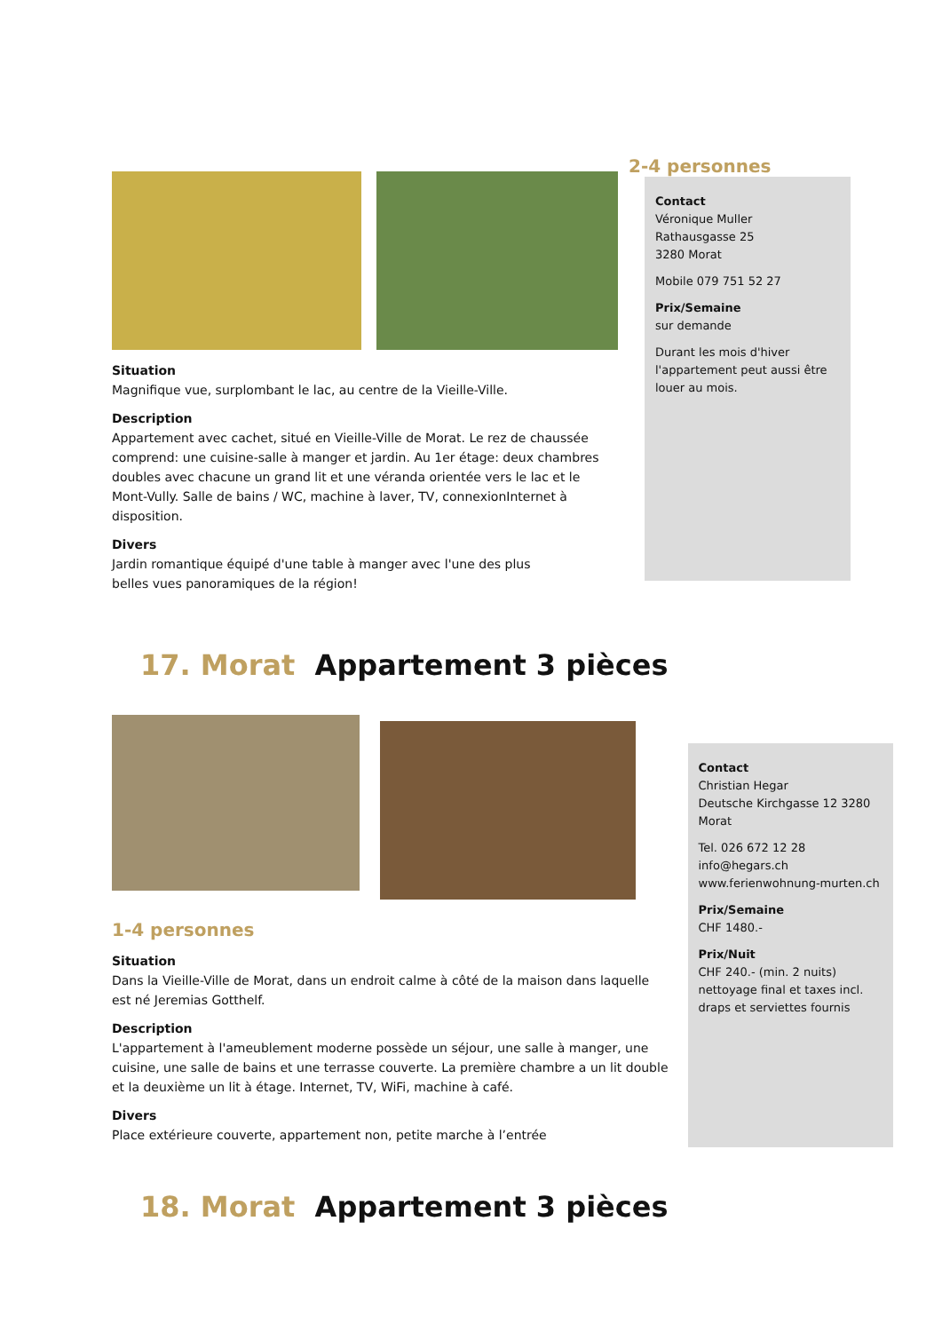Situation
Magnifique vue, surplombant le lac, au centre de la Vieille-Ville.
Description
Appartement avec cachet, situé en Vieille-Ville de Morat. Le rez de chaussée comprend: une cuisine-salle à manger et jardin. Au 1er étage: deux chambres doubles avec chacune un grand lit et une véranda orientée vers le lac et le Mont-Vully. Salle de bains / WC, machine à laver, TV, connexionInternet à disposition.
Divers
Jardin romantique équipé d'une table à manger avec l'une des plus
belles vues panoramiques de la région!
2-4 personnes
Contact
Véronique Muller
Rathausgasse 25
3280 Morat
Mobile 079 751 52 27
Prix/Semaine
sur demande
Durant les mois d'hiver l'appartement peut aussi être louer au mois.
17. Morat Appartement 3 pièces
1-4 personnes
Situation
Dans la Vieille-Ville de Morat, dans un endroit calme à côté de la maison dans laquelle est né Jeremias Gotthelf.
Description
L'appartement à l'ameublement moderne possède un séjour, une salle à manger, une cuisine, une salle de bains et une terrasse couverte. La première chambre a un lit double et la deuxième un lit à étage. Internet, TV, WiFi, machine à café.
Divers
Place extérieure couverte, appartement non, petite marche à l’entrée
Contact
Christian Hegar
Deutsche Kirchgasse 12 3280 Morat
Tel. 026 672 12 28
info@hegars.ch
www.ferienwohnung-murten.ch
Prix/Semaine
CHF 1480.-
Prix/Nuit
CHF 240.- (min. 2 nuits)
nettoyage final et taxes incl.
draps et serviettes fournis
18. Morat Appartement 3 pièces